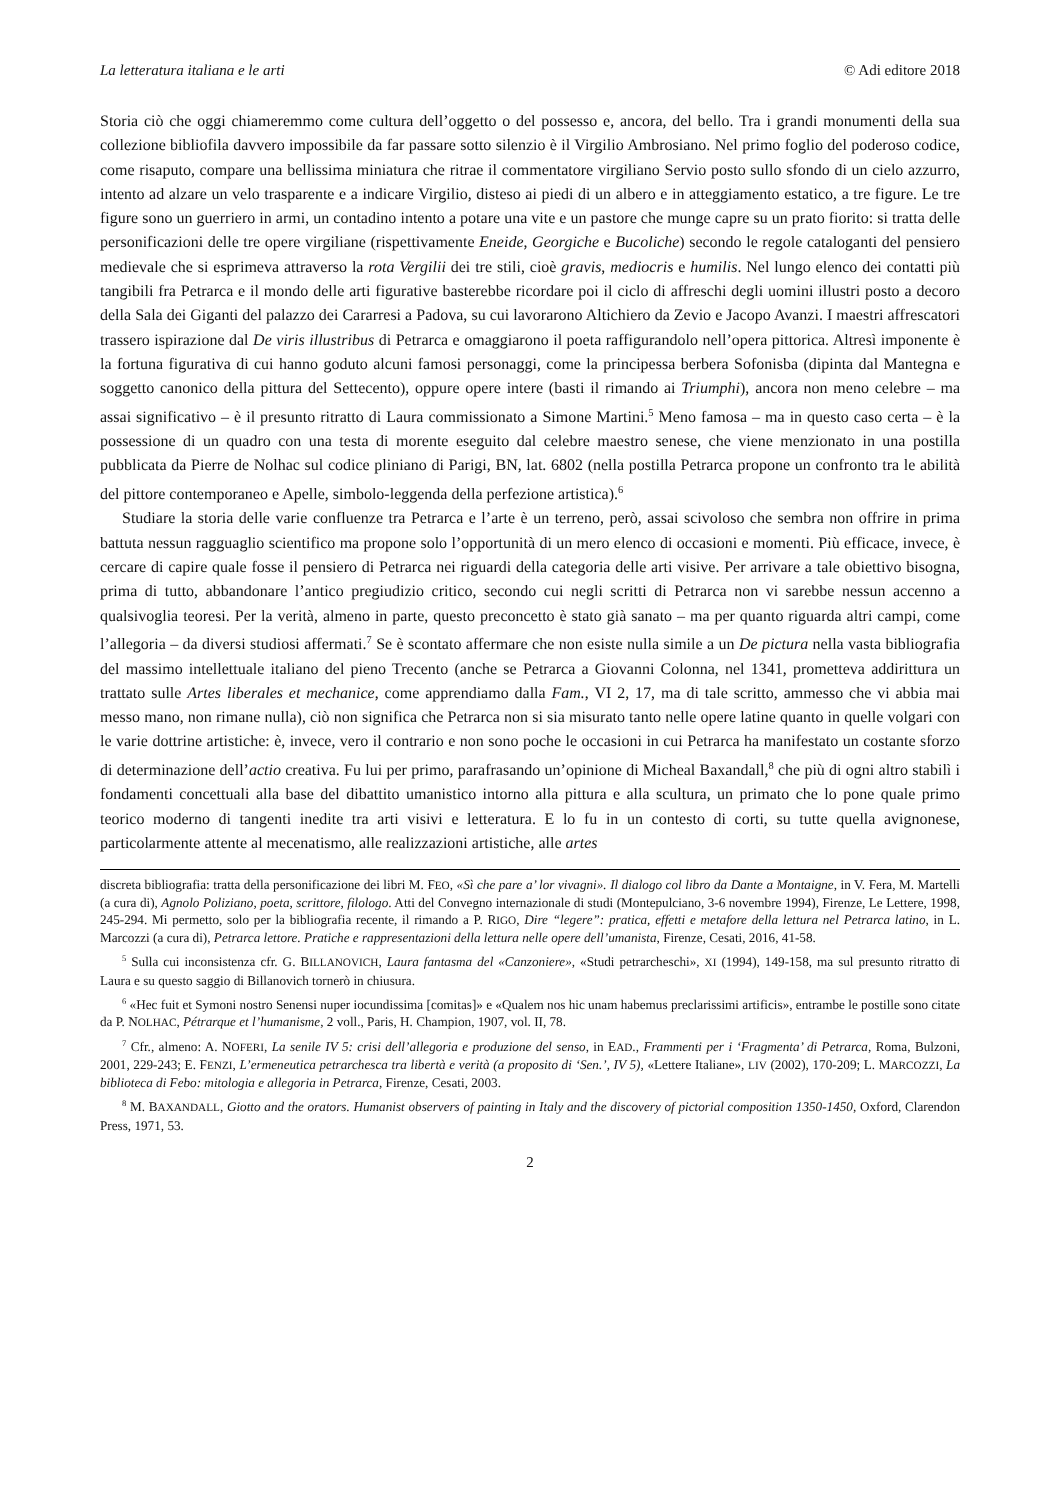La letteratura italiana e le arti © Adi editore 2018
Storia ciò che oggi chiameremmo come cultura dell’oggetto o del possesso e, ancora, del bello. Tra i grandi monumenti della sua collezione bibliofila davvero impossibile da far passare sotto silenzio è il Virgilio Ambrosiano. Nel primo foglio del poderoso codice, come risaputo, compare una bellissima miniatura che ritrae il commentatore virgiliano Servio posto sullo sfondo di un cielo azzurro, intento ad alzare un velo trasparente e a indicare Virgilio, disteso ai piedi di un albero e in atteggiamento estatico, a tre figure. Le tre figure sono un guerriero in armi, un contadino intento a potare una vite e un pastore che munge capre su un prato fiorito: si tratta delle personificazioni delle tre opere virgiliane (rispettivamente Eneide, Georgiche e Bucoliche) secondo le regole cataloganti del pensiero medievale che si esprimeva attraverso la rota Vergilii dei tre stili, cioè gravis, mediocris e humilis. Nel lungo elenco dei contatti più tangibili fra Petrarca e il mondo delle arti figurative basterebbe ricordare poi il ciclo di affreschi degli uomini illustri posto a decoro della Sala dei Giganti del palazzo dei Cararresi a Padova, su cui lavorarono Altichiero da Zevio e Jacopo Avanzi. I maestri affrescatori trassero ispirazione dal De viris illustribus di Petrarca e omaggiarono il poeta raffigurandolo nell’opera pittorica. Altresì imponente è la fortuna figurativa di cui hanno goduto alcuni famosi personaggi, come la principessa berbera Sofonisba (dipinta dal Mantegna e soggetto canonico della pittura del Settecento), oppure opere intere (basti il rimando ai Triumphi), ancora non meno celebre – ma assai significativo – è il presunto ritratto di Laura commissionato a Simone Martini.<sup>5</sup> Meno famosa – ma in questo caso certa – è la possessione di un quadro con una testa di morente eseguito dal celebre maestro senese, che viene menzionato in una postilla pubblicata da Pierre de Nolhac sul codice pliniano di Parigi, BN, lat. 6802 (nella postilla Petrarca propone un confronto tra le abilità del pittore contemporaneo e Apelle, simbolo-leggenda della perfezione artistica).<sup>6</sup>
Studiare la storia delle varie confluenze tra Petrarca e l’arte è un terreno, però, assai scivoloso che sembra non offrire in prima battuta nessun ragguaglio scientifico ma propone solo l’opportunità di un mero elenco di occasioni e momenti. Più efficace, invece, è cercare di capire quale fosse il pensiero di Petrarca nei riguardi della categoria delle arti visive. Per arrivare a tale obiettivo bisogna, prima di tutto, abbandonare l’antico pregiudizio critico, secondo cui negli scritti di Petrarca non vi sarebbe nessun accenno a qualsivoglia teoresi. Per la verità, almeno in parte, questo preconcetto è stato già sanato – ma per quanto riguarda altri campi, come l’allegoria – da diversi studiosi affermati.<sup>7</sup> Se è scontato affermare che non esiste nulla simile a un De pictura nella vasta bibliografia del massimo intellettuale italiano del pieno Trecento (anche se Petrarca a Giovanni Colonna, nel 1341, prometteva addirittura un trattato sulle Artes liberales et mechanice, come apprendiamo dalla Fam., VI 2, 17, ma di tale scritto, ammesso che vi abbia mai messo mano, non rimane nulla), ciò non significa che Petrarca non si sia misurato tanto nelle opere latine quanto in quelle volgari con le varie dottrine artistiche: è, invece, vero il contrario e non sono poche le occasioni in cui Petrarca ha manifestato un costante sforzo di determinazione dell’actio creativa. Fu lui per primo, parafrasando un’opinione di Micheal Baxandall,<sup>8</sup> che più di ogni altro stabilì i fondamenti concettuali alla base del dibattito umanistico intorno alla pittura e alla scultura, un primato che lo pone quale primo teorico moderno di tangenti inedite tra arti visivi e letteratura. E lo fu in un contesto di corti, su tutte quella avignonese, particolarmente attente al mecenatismo, alle realizzazioni artistiche, alle artes
discreta bibliografia: tratta della personificazione dei libri M. FEO, «Sì che pare a’ lor vivagni». Il dialogo col libro da Dante a Montaigne, in V. Fera, M. Martelli (a cura di), Agnolo Poliziano, poeta, scrittore, filologo. Atti del Convegno internazionale di studi (Montepulciano, 3-6 novembre 1994), Firenze, Le Lettere, 1998, 245-294. Mi permetto, solo per la bibliografia recente, il rimando a P. RIGO, Dire “legere”: pratica, effetti e metafore della lettura nel Petrarca latino, in L. Marcozzi (a cura di), Petrarca lettore. Pratiche e rappresentazioni della lettura nelle opere dell’umanista, Firenze, Cesati, 2016, 41-58.
<sup>5</sup> Sulla cui inconsistenza cfr. G. BILLANOVICH, Laura fantasma del «Canzoniere», «Studi petrarcheschi», XI (1994), 149-158, ma sul presunto ritratto di Laura e su questo saggio di Billanovich tornerò in chiusura.
<sup>6</sup> «Hec fuit et Symoni nostro Senensi nuper iocundissima [comitas]» e «Qualem nos hic unam habemus preclarissimi artificis», entrambe le postille sono citate da P. NOLHAC, Pétrarque et l’humanisme, 2 voll., Paris, H. Champion, 1907, vol. II, 78.
<sup>7</sup> Cfr., almeno: A. NOFERI, La senile IV 5: crisi dell’allegoria e produzione del senso, in EAD., Frammenti per i ‘Fragmenta’ di Petrarca, Roma, Bulzoni, 2001, 229-243; E. FENZI, L’ermeneutica petrarchesca tra libertà e verità (a proposito di ‘Sen.’, IV 5), «Lettere Italiane», LIV (2002), 170-209; L. MARCOZZI, La biblioteca di Febo: mitologia e allegoria in Petrarca, Firenze, Cesati, 2003.
<sup>8</sup> M. BAXANDALL, Giotto and the orators. Humanist observers of painting in Italy and the discovery of pictorial composition 1350-1450, Oxford, Clarendon Press, 1971, 53.
2